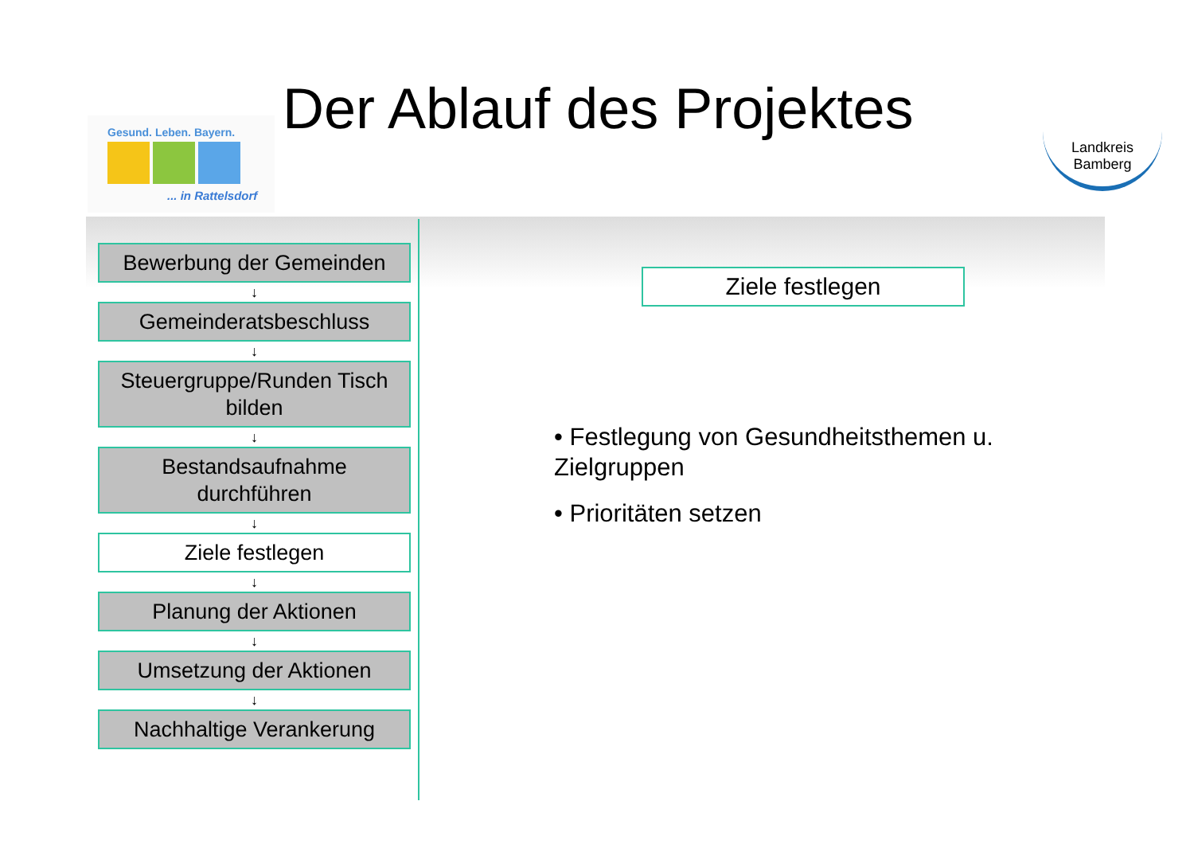Gesund. Leben. Bayern.
... in Rattelsdorf
Der Ablauf des Projektes
Landkreis
Bamberg
Bewerbung der Gemeinden
↓
Gemeinderatsbeschluss
↓
Steuergruppe/Runden Tisch bilden
↓
Bestandsaufnahme durchführen
↓
Ziele festlegen
↓
Planung der Aktionen
↓
Umsetzung der Aktionen
↓
Nachhaltige Verankerung
Ziele festlegen
• Festlegung von Gesundheitsthemen u. Zielgruppen
• Prioritäten setzen